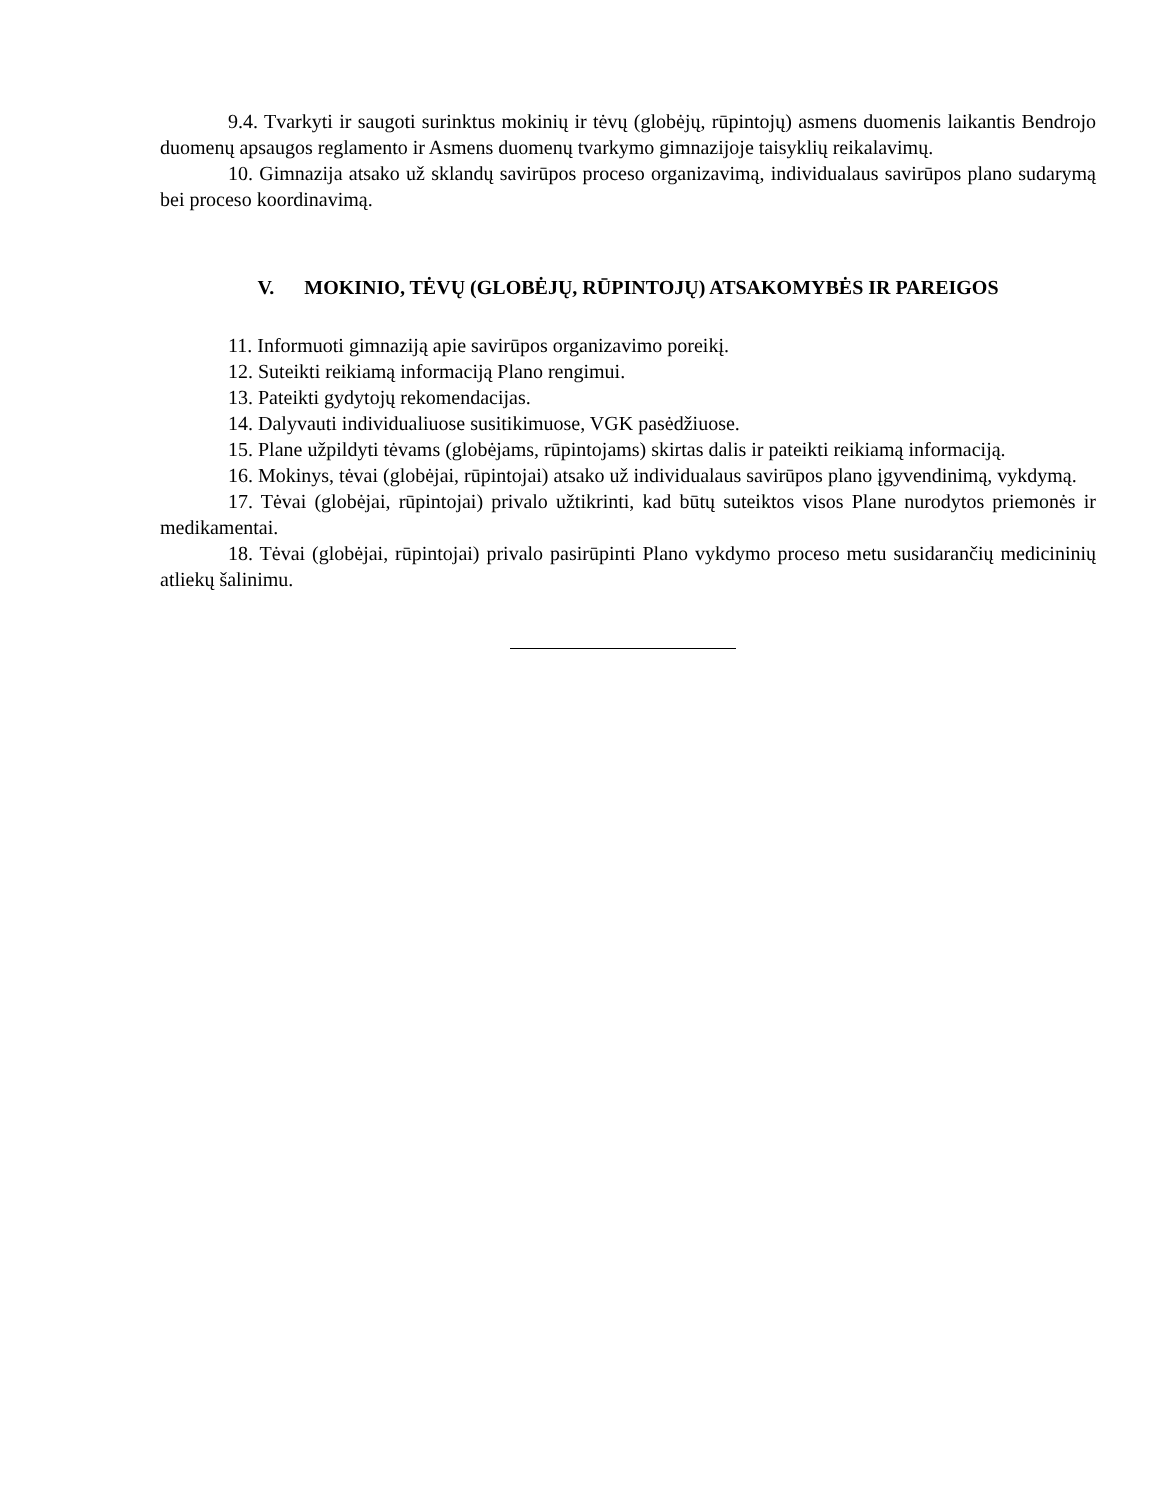9.4. Tvarkyti ir saugoti surinktus mokinių ir tėvų (globėjų, rūpintojų) asmens duomenis laikantis Bendrojo duomenų apsaugos reglamento ir Asmens duomenų tvarkymo gimnazijoje taisyklių reikalavimų.
10. Gimnazija atsako už sklandų savirūpos proceso organizavimą, individualaus savirūpos plano sudarymą bei proceso koordinavimą.
V. MOKINIO, TĖVŲ (GLOBĖJŲ, RŪPINTOJŲ) ATSAKOMYBĖS IR PAREIGOS
11. Informuoti gimnaziją apie savirūpos organizavimo poreikį.
12. Suteikti reikiamą informaciją Plano rengimui.
13. Pateikti gydytojų rekomendacijas.
14. Dalyvauti individualiuose susitikimuose, VGK pasėdžiuose.
15. Plane užpildyti tėvams (globėjams, rūpintojams) skirtas dalis ir pateikti reikiamą informaciją.
16. Mokinys, tėvai (globėjai, rūpintojai) atsako už individualaus savirūpos plano įgyvendinimą, vykdymą.
17. Tėvai (globėjai, rūpintojai) privalo užtikrinti, kad būtų suteiktos visos Plane nurodytos priemonės ir medikamentai.
18. Tėvai (globėjai, rūpintojai) privalo pasirūpinti Plano vykdymo proceso metu susidarančių medicininių atliekų šalinimu.